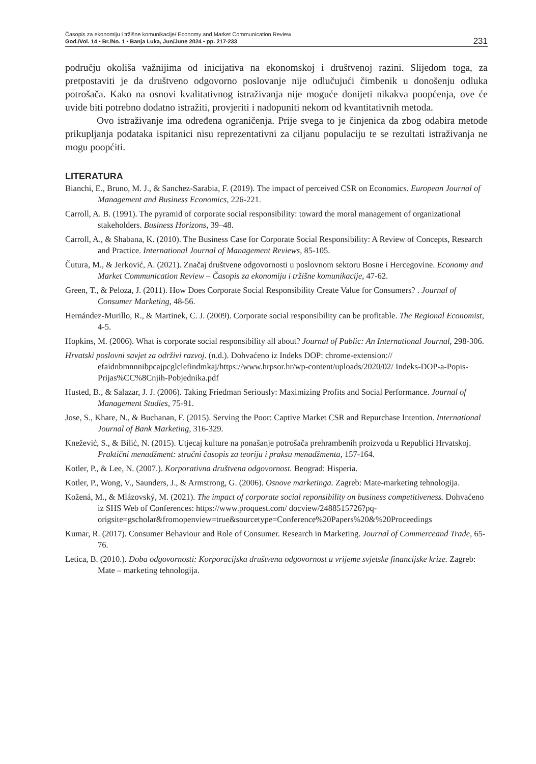Časopis za ekonomiju i tržišne komunikacije/ Economy and Market Communication Review
God./Vol. 14 • Br./No. 1 • Banja Luka, Jun/June 2024 • pp. 217-233
231
području okoliša važnijima od inicijativa na ekonomskoj i društvenoj razini. Slijedom toga, za pretpostaviti je da društveno odgovorno poslovanje nije odlučujući čimbenik u donošenju odluka potrošača. Kako na osnovi kvalitativnog istraživanja nije moguće donijeti nikakva poopćenja, ove će uvide biti potrebno dodatno istražiti, provjeriti i nadopuniti nekom od kvantitativnih metoda.
Ovo istraživanje ima određena ograničenja. Prije svega to je činjenica da zbog odabira metode prikupljanja podataka ispitanici nisu reprezentativni za ciljanu populaciju te se rezultati istraživanja ne mogu poopćiti.
LITERATURA
Bianchi, E., Bruno, M. J., & Sanchez-Sarabia, F. (2019). The impact of perceived CSR on Economics. European Journal of Management and Business Economics, 226-221.
Carroll, A. B. (1991). The pyramid of corporate social responsibility: toward the moral management of organizational stakeholders. Business Horizons, 39–48.
Carroll, A., & Shabana, K. (2010). The Business Case for Corporate Social Responsibility: A Review of Concepts, Research and Practice. International Journal of Management Reviews, 85-105.
Čutura, M., & Jerković, A. (2021). Značaj društvene odgovornosti u poslovnom sektoru Bosne i Hercegovine. Economy and Market Communication Review – Časopis za ekonomiju i tržišne komunikacije, 47-62.
Green, T., & Peloza, J. (2011). How Does Corporate Social Responsibility Create Value for Consumers? . Journal of Consumer Marketing, 48-56.
Hernández-Murillo, R., & Martinek, C. J. (2009). Corporate social responsibility can be profitable. The Regional Economist, 4-5.
Hopkins, M. (2006). What is corporate social responsibility all about? Journal of Public: An International Journal, 298-306.
Hrvatski poslovni savjet za održivi razvoj. (n.d.). Dohvaćeno iz Indeks DOP: chrome-extension:// efaidnbmnnnibpcajpcglclefindmkaj/https://www.hrpsor.hr/wp-content/uploads/2020/02/ Indeks-DOP-a-Popis-Prijas%CC%8Cnjih-Pobjednika.pdf
Husted, B., & Salazar, J. J. (2006). Taking Friedman Seriously: Maximizing Profits and Social Performance. Journal of Management Studies, 75-91.
Jose, S., Khare, N., & Buchanan, F. (2015). Serving the Poor: Captive Market CSR and Repurchase Intention. International Journal of Bank Marketing, 316-329.
Knežević, S., & Bilić, N. (2015). Utjecaj kulture na ponašanje potrošača prehrambenih proizvoda u Republici Hrvatskoj. Praktični menadžment: stručni časopis za teoriju i praksu menadžmenta, 157-164.
Kotler, P., & Lee, N. (2007.). Korporativna društvena odgovornost. Beograd: Hisperia.
Kotler, P., Wong, V., Saunders, J., & Armstrong, G. (2006). Osnove marketinga. Zagreb: Mate-marketing tehnologija.
Kožená, M., & Mlázovský, M. (2021). The impact of corporate social reponsibility on business competitiveness. Dohvaćeno iz SHS Web of Conferences: https://www.proquest.com/ docview/2488515726?pq-origsite=gscholar&fromopenview=true&sourcetype=Conference%20Papers%20&%20Proceedings
Kumar, R. (2017). Consumer Behaviour and Role of Consumer. Research in Marketing. Journal of Commerceand Trade, 65-76.
Letica, B. (2010.). Doba odgovornosti: Korporacijska društvena odgovornost u vrijeme svjetske financijske krize. Zagreb: Mate – marketing tehnologija.